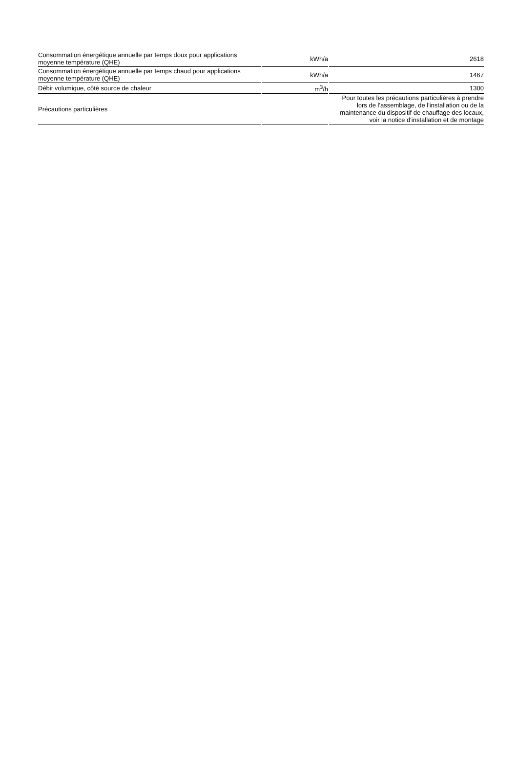| Consommation énergétique annuelle par temps doux pour applications moyenne température (QHE) | kWh/a | 2618 |
| Consommation énergétique annuelle par temps chaud pour applications moyenne température (QHE) | kWh/a | 1467 |
| Débit volumique, côté source de chaleur | m<sup>3</sup>/h | 1300 |
| Précautions particulières | | Pour toutes les précautions particulières à prendre lors de l'assemblage, de l'installation ou de la maintenance du dispositif de chauffage des locaux, voir la notice d'installation et de montage |